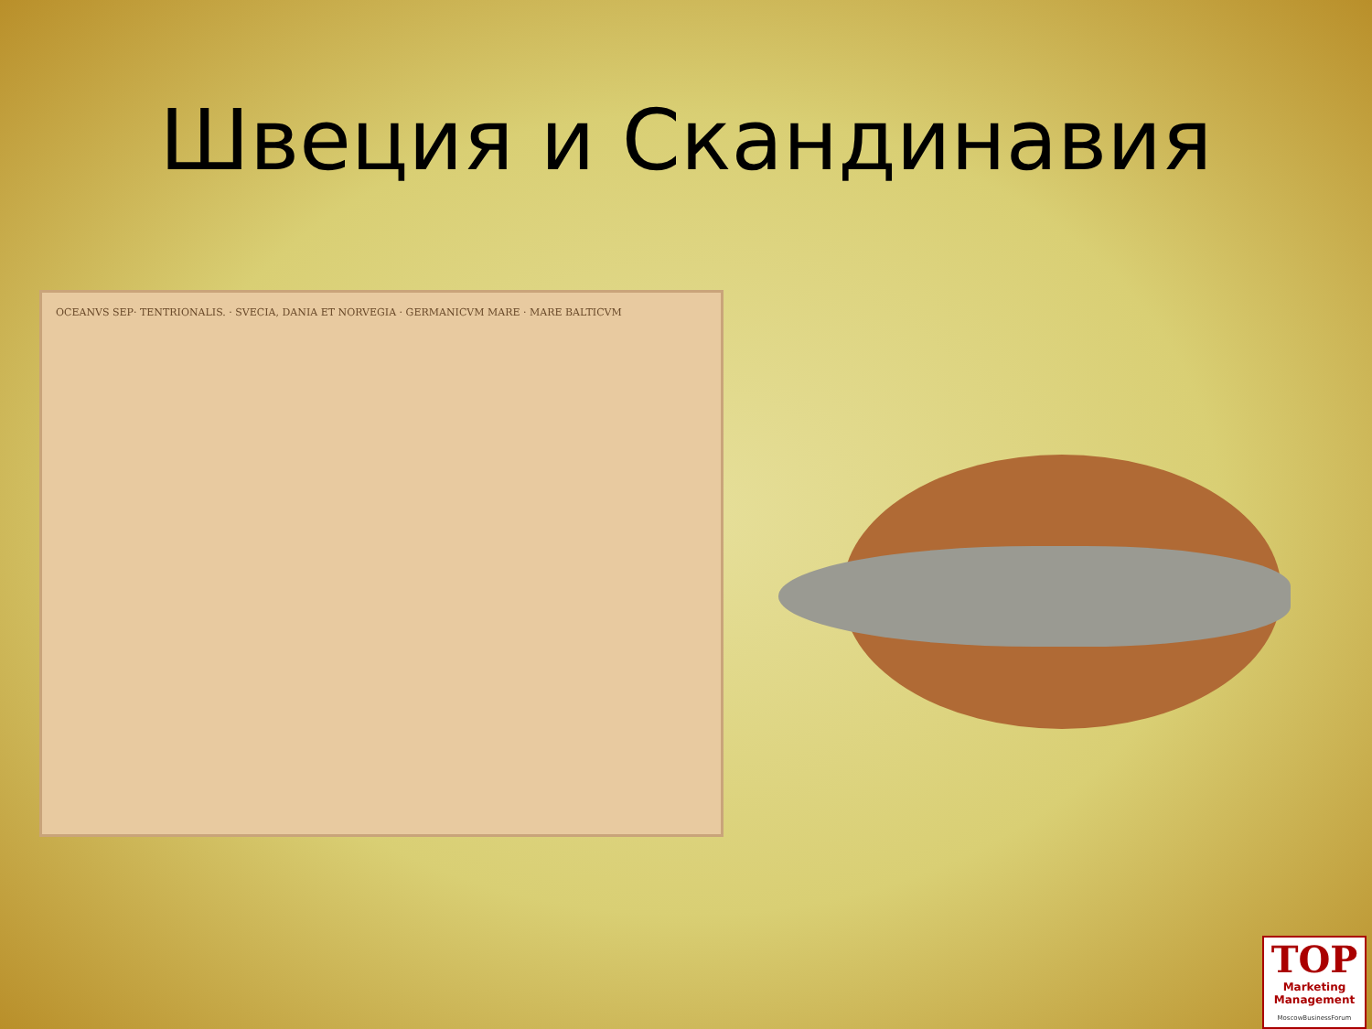Швеция и Скандинавия
OCEANVS SEP· TENTRIONALIS. · SVECIA, DANIA ET NORVEGIA · GERMANICVM MARE · MARE BALTICVM
TOP
Marketing Management
MoscowBusinessForum